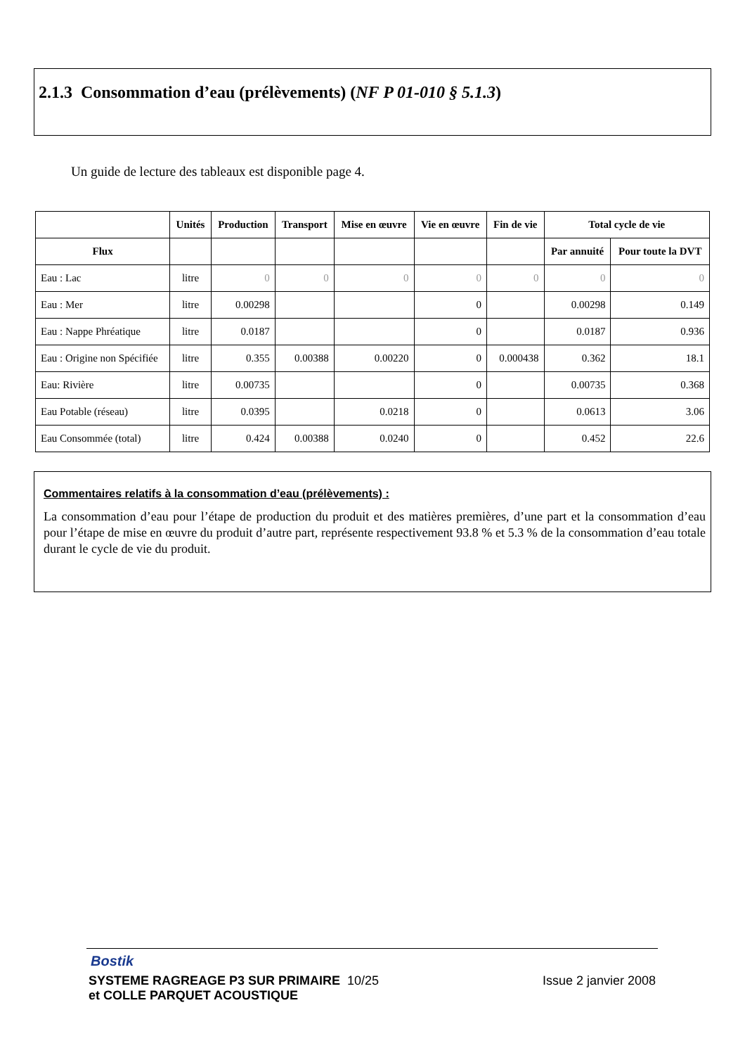2.1.3 Consommation d’eau (prélèvements) (NF P 01-010 § 5.1.3)
Un guide de lecture des tableaux est disponible page 4.
| | Unités | Production | Transport | Mise en œuvre | Vie en œuvre | Fin de vie | Total cycle de vie | |
| --- | --- | --- | --- | --- | --- | --- | --- | --- |
| Flux | | | | | | | Par annuité | Pour toute la DVT |
| Eau : Lac | litre | 0 | 0 | 0 | 0 | 0 | 0 | 0 |
| Eau : Mer | litre | 0.00298 | | | 0 | | 0.00298 | 0.149 |
| Eau : Nappe Phréatique | litre | 0.0187 | | | 0 | | 0.0187 | 0.936 |
| Eau : Origine non Spécifiée | litre | 0.355 | 0.00388 | 0.00220 | 0 | 0.000438 | 0.362 | 18.1 |
| Eau: Rivière | litre | 0.00735 | | | 0 | | 0.00735 | 0.368 |
| Eau Potable (réseau) | litre | 0.0395 | | 0.0218 | 0 | | 0.0613 | 3.06 |
| Eau Consommée (total) | litre | 0.424 | 0.00388 | 0.0240 | 0 | | 0.452 | 22.6 |
Commentaires relatifs à la consommation d’eau (prélèvements) :
La consommation d’eau pour l’étape de production du produit et des matières premières, d’une part et la consommation d’eau pour l’étape de mise en œuvre du produit d’autre part, représente respectivement 93.8 % et 5.3 % de la consommation d’eau totale durant le cycle de vie du produit.
Bostik
SYSTEME RAGREAGE P3 SUR PRIMAIRE 10/25 Issue 2 janvier 2008
et COLLE PARQUET ACOUSTIQUE